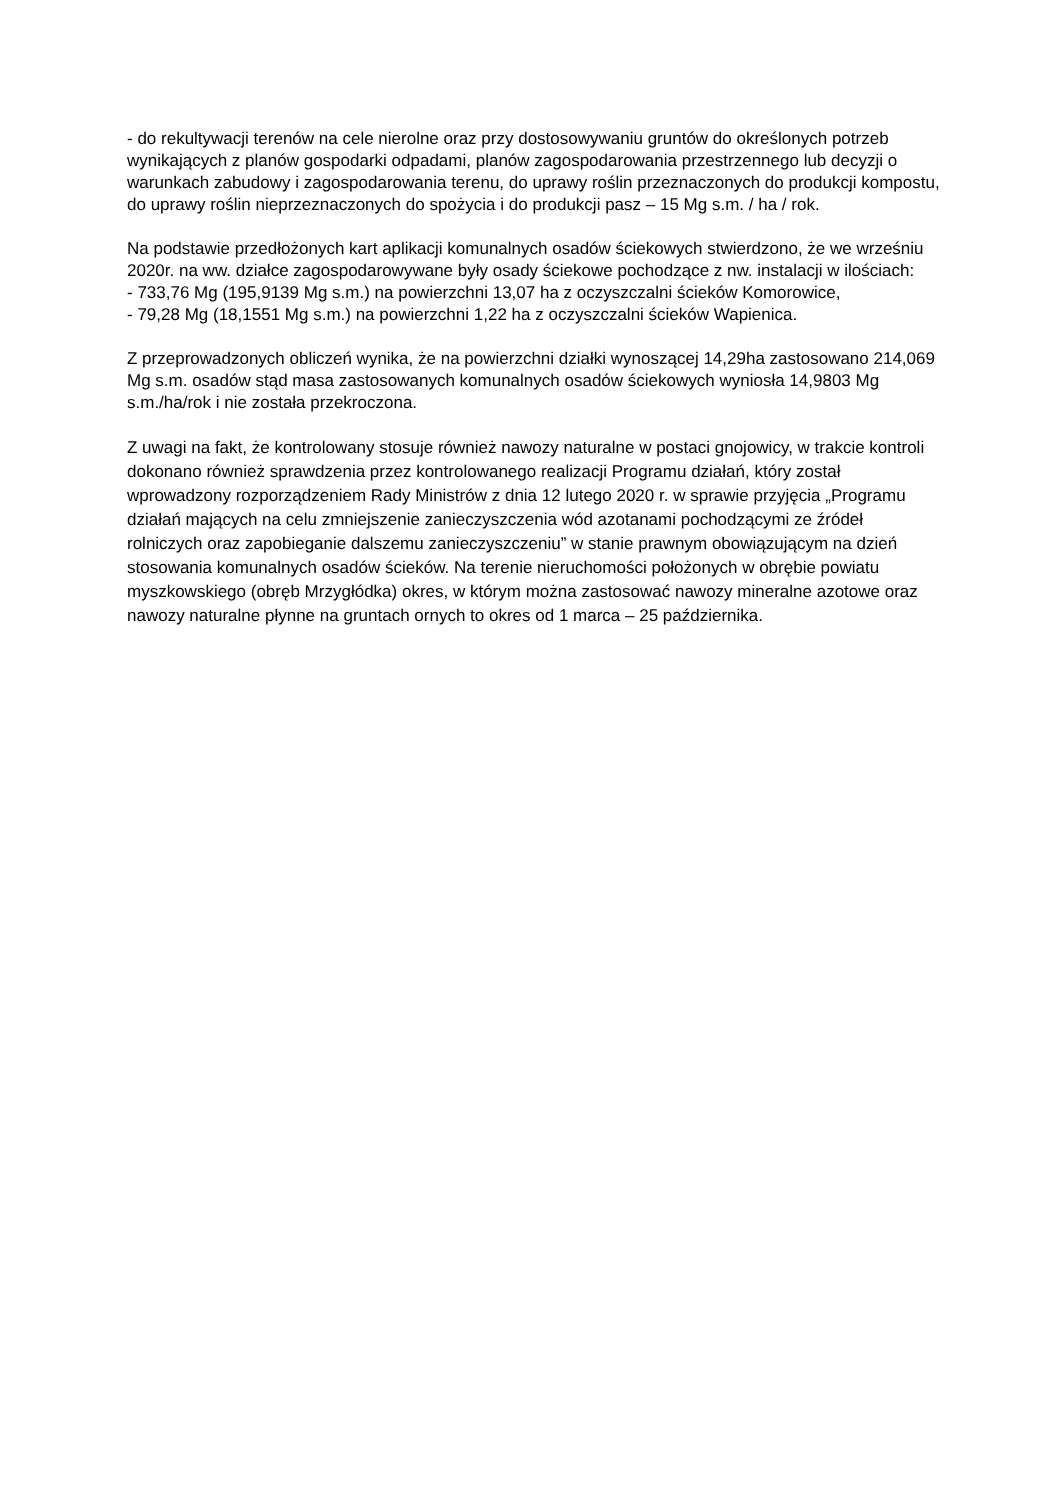- do rekultywacji terenów na cele nierolne oraz przy dostosowywaniu gruntów do określonych potrzeb wynikających z planów gospodarki odpadami, planów zagospodarowania przestrzennego lub decyzji o warunkach zabudowy i zagospodarowania terenu, do uprawy roślin przeznaczonych do produkcji kompostu, do uprawy roślin nieprzeznaczonych do spożycia i do produkcji pasz – 15 Mg s.m. / ha / rok.
Na podstawie przedłożonych kart aplikacji komunalnych osadów ściekowych stwierdzono, że we wrześniu 2020r. na ww. działce zagospodarowywane były osady ściekowe pochodzące z nw. instalacji w ilościach:
- 733,76 Mg (195,9139 Mg s.m.) na powierzchni 13,07 ha z oczyszczalni ścieków Komorowice,
- 79,28 Mg (18,1551 Mg s.m.) na powierzchni 1,22 ha z oczyszczalni ścieków Wapienica.
Z przeprowadzonych obliczeń wynika, że na powierzchni działki wynoszącej 14,29ha zastosowano 214,069 Mg s.m. osadów stąd masa zastosowanych komunalnych osadów ściekowych wyniosła 14,9803 Mg s.m./ha/rok i nie została przekroczona.
Z uwagi na fakt, że kontrolowany stosuje również nawozy naturalne w postaci gnojowicy, w trakcie kontroli dokonano również sprawdzenia przez kontrolowanego realizacji Programu działań, który został wprowadzony rozporządzeniem Rady Ministrów z dnia 12 lutego 2020 r. w sprawie przyjęcia „Programu działań mających na celu zmniejszenie zanieczyszczenia wód azotanami pochodzącymi ze źródeł rolniczych oraz zapobieganie dalszemu zanieczyszczeniu” w stanie prawnym obowiązującym na dzień stosowania komunalnych osadów ścieków. Na terenie nieruchomości położonych w obrębie powiatu myszkowskiego (obręb Mrzygłódka) okres, w którym można zastosować nawozy mineralne azotowe oraz nawozy naturalne płynne na gruntach ornych to okres od 1 marca – 25 października.